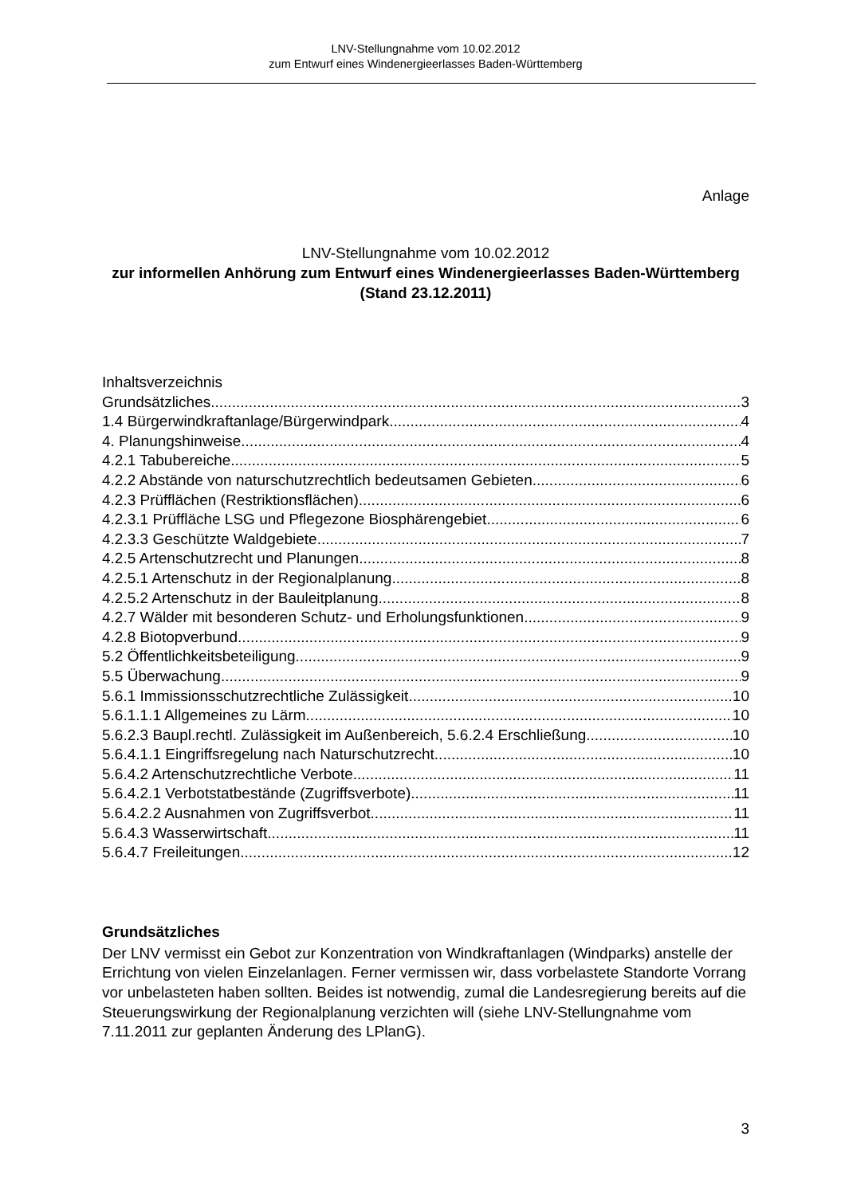LNV-Stellungnahme vom 10.02.2012
zum Entwurf eines Windenergieerlasses Baden-Württemberg
Anlage
LNV-Stellungnahme vom 10.02.2012
zur informellen Anhörung zum Entwurf eines Windenergieerlasses Baden-Württemberg (Stand 23.12.2011)
Inhaltsverzeichnis
Grundsätzliches 3
1.4 Bürgerwindkraftanlage/Bürgerwindpark 4
4. Planungshinweise 4
4.2.1 Tabubereiche 5
4.2.2 Abstände von naturschutzrechtlich bedeutsamen Gebieten 6
4.2.3 Prüfflächen (Restriktionsflächen) 6
4.2.3.1 Prüffläche LSG und Pflegezone Biosphärengebiet 6
4.2.3.3 Geschützte Waldgebiete 7
4.2.5 Artenschutzrecht und Planungen 8
4.2.5.1 Artenschutz in der Regionalplanung 8
4.2.5.2 Artenschutz in der Bauleitplanung 8
4.2.7 Wälder mit besonderen Schutz- und Erholungsfunktionen 9
4.2.8 Biotopverbund 9
5.2 Öffentlichkeitsbeteiligung 9
5.5 Überwachung 9
5.6.1 Immissionsschutzrechtliche Zulässigkeit 10
5.6.1.1.1 Allgemeines zu Lärm 10
5.6.2.3 Baupl.rechtl. Zulässigkeit im Außenbereich, 5.6.2.4 Erschließung 10
5.6.4.1.1 Eingriffsregelung nach Naturschutzrecht 10
5.6.4.2 Artenschutzrechtliche Verbote 11
5.6.4.2.1 Verbotstatbestände (Zugriffsverbote) 11
5.6.4.2.2 Ausnahmen von Zugriffsverbot 11
5.6.4.3 Wasserwirtschaft 11
5.6.4.7 Freileitungen 12
Grundsätzliches
Der LNV vermisst ein Gebot zur Konzentration von Windkraftanlagen (Windparks) anstelle der Errichtung von vielen Einzelanlagen. Ferner vermissen wir, dass vorbelastete Standorte Vorrang vor unbelasteten haben sollten. Beides ist notwendig, zumal die Landesregierung bereits auf die Steuerungswirkung der Regionalplanung verzichten will (siehe LNV-Stellungnahme vom 7.11.2011 zur geplanten Änderung des LPlanG).
3